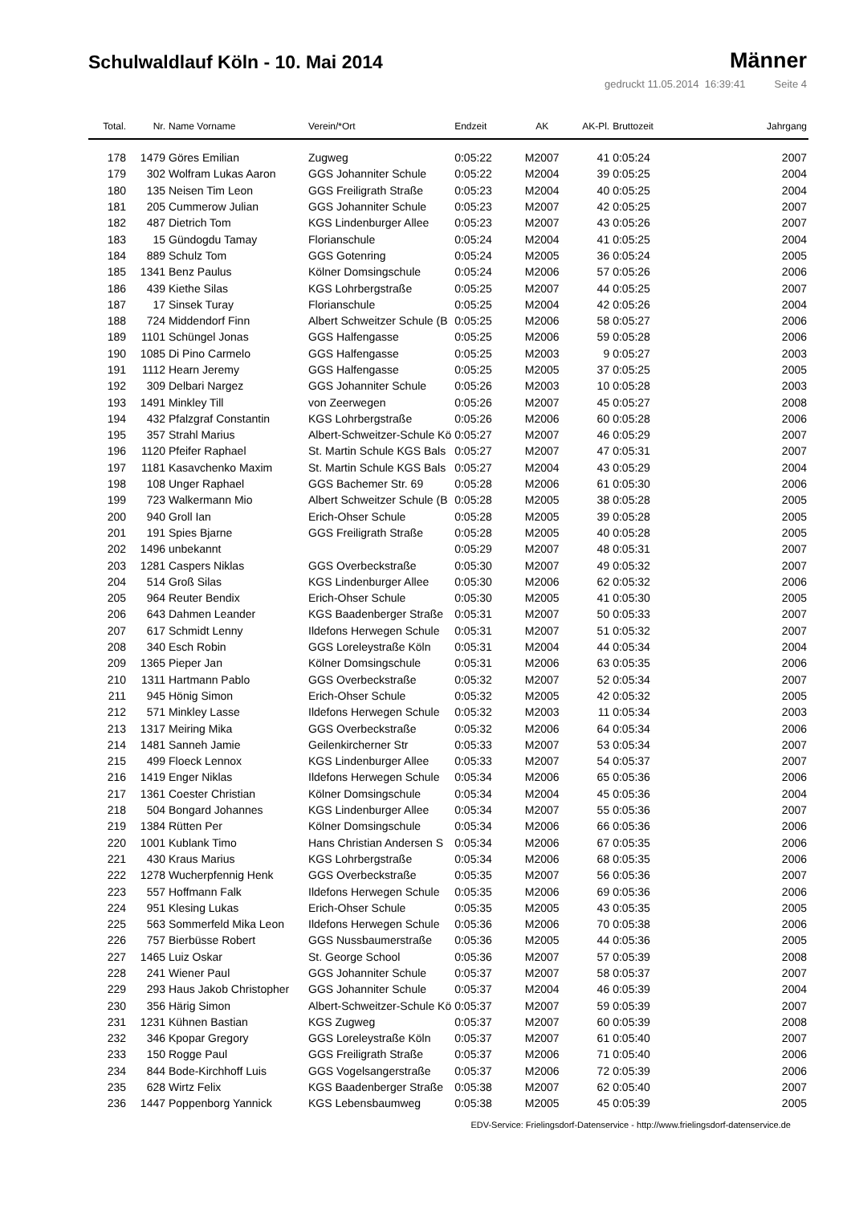Schulwaldlauf Köln - 10. Mai 2014
Männer
gedruckt 11.05.2014 16:39:41 Seite 4
| Total. | Nr. | Name Vorname | Verein/*Ort | Endzeit | AK | AK-Pl. | Bruttozeit | Jahrgang |
| --- | --- | --- | --- | --- | --- | --- | --- | --- |
| 178 | 1479 | Göres Emilian | Zugweg | 0:05:22 | M2007 | 41 | 0:05:24 | 2007 |
| 179 | 302 | Wolfram Lukas Aaron | GGS Johanniter Schule | 0:05:22 | M2004 | 39 | 0:05:25 | 2004 |
| 180 | 135 | Neisen Tim Leon | GGS Freiligrath Straße | 0:05:23 | M2004 | 40 | 0:05:25 | 2004 |
| 181 | 205 | Cummerow Julian | GGS Johanniter Schule | 0:05:23 | M2007 | 42 | 0:05:25 | 2007 |
| 182 | 487 | Dietrich Tom | KGS Lindenburger Allee | 0:05:23 | M2007 | 43 | 0:05:26 | 2007 |
| 183 | 15 | Gündogdu Tamay | Florianschule | 0:05:24 | M2004 | 41 | 0:05:25 | 2004 |
| 184 | 889 | Schulz Tom | GGS Gotenring | 0:05:24 | M2005 | 36 | 0:05:24 | 2005 |
| 185 | 1341 | Benz Paulus | Kölner Domsingschule | 0:05:24 | M2006 | 57 | 0:05:26 | 2006 |
| 186 | 439 | Kiethe Silas | KGS Lohrbergstraße | 0:05:25 | M2007 | 44 | 0:05:25 | 2007 |
| 187 | 17 | Sinsek Turay | Florianschule | 0:05:25 | M2004 | 42 | 0:05:26 | 2004 |
| 188 | 724 | Middendorf Finn | Albert Schweitzer Schule (B | 0:05:25 | M2006 | 58 | 0:05:27 | 2006 |
| 189 | 1101 | Schüngel Jonas | GGS Halfengasse | 0:05:25 | M2006 | 59 | 0:05:28 | 2006 |
| 190 | 1085 | Di Pino Carmelo | GGS Halfengasse | 0:05:25 | M2003 | 9 | 0:05:27 | 2003 |
| 191 | 1112 | Hearn Jeremy | GGS Halfengasse | 0:05:25 | M2005 | 37 | 0:05:25 | 2005 |
| 192 | 309 | Delbari Nargez | GGS Johanniter Schule | 0:05:26 | M2003 | 10 | 0:05:28 | 2003 |
| 193 | 1491 | Minkley Till | von Zeerwegen | 0:05:26 | M2007 | 45 | 0:05:27 | 2008 |
| 194 | 432 | Pfalzgraf Constantin | KGS Lohrbergstraße | 0:05:26 | M2006 | 60 | 0:05:28 | 2006 |
| 195 | 357 | Strahl Marius | Albert-Schweitzer-Schule Kö | 0:05:27 | M2007 | 46 | 0:05:29 | 2007 |
| 196 | 1120 | Pfeifer Raphael | St. Martin Schule KGS Bals | 0:05:27 | M2007 | 47 | 0:05:31 | 2007 |
| 197 | 1181 | Kasavchenko Maxim | St. Martin Schule KGS Bals | 0:05:27 | M2004 | 43 | 0:05:29 | 2004 |
| 198 | 108 | Unger Raphael | GGS Bachemer Str. 69 | 0:05:28 | M2006 | 61 | 0:05:30 | 2006 |
| 199 | 723 | Walkermann Mio | Albert Schweitzer Schule (B | 0:05:28 | M2005 | 38 | 0:05:28 | 2005 |
| 200 | 940 | Groll Ian | Erich-Ohser Schule | 0:05:28 | M2005 | 39 | 0:05:28 | 2005 |
| 201 | 191 | Spies Bjarne | GGS Freiligrath Straße | 0:05:28 | M2005 | 40 | 0:05:28 | 2005 |
| 202 | 1496 | unbekannt | | 0:05:29 | M2007 | 48 | 0:05:31 | 2007 |
| 203 | 1281 | Caspers Niklas | GGS Overbeckstraße | 0:05:30 | M2007 | 49 | 0:05:32 | 2007 |
| 204 | 514 | Groß Silas | KGS Lindenburger Allee | 0:05:30 | M2006 | 62 | 0:05:32 | 2006 |
| 205 | 964 | Reuter Bendix | Erich-Ohser Schule | 0:05:30 | M2005 | 41 | 0:05:30 | 2005 |
| 206 | 643 | Dahmen Leander | KGS Baadenberger Straße | 0:05:31 | M2007 | 50 | 0:05:33 | 2007 |
| 207 | 617 | Schmidt Lenny | Ildefons Herwegen Schule | 0:05:31 | M2007 | 51 | 0:05:32 | 2007 |
| 208 | 340 | Esch Robin | GGS Loreleystraße Köln | 0:05:31 | M2004 | 44 | 0:05:34 | 2004 |
| 209 | 1365 | Pieper Jan | Kölner Domsingschule | 0:05:31 | M2006 | 63 | 0:05:35 | 2006 |
| 210 | 1311 | Hartmann Pablo | GGS Overbeckstraße | 0:05:32 | M2007 | 52 | 0:05:34 | 2007 |
| 211 | 945 | Hönig Simon | Erich-Ohser Schule | 0:05:32 | M2005 | 42 | 0:05:32 | 2005 |
| 212 | 571 | Minkley Lasse | Ildefons Herwegen Schule | 0:05:32 | M2003 | 11 | 0:05:34 | 2003 |
| 213 | 1317 | Meiring Mika | GGS Overbeckstraße | 0:05:32 | M2006 | 64 | 0:05:34 | 2006 |
| 214 | 1481 | Sanneh Jamie | Geilenkircherner Str | 0:05:33 | M2007 | 53 | 0:05:34 | 2007 |
| 215 | 499 | Floeck Lennox | KGS Lindenburger Allee | 0:05:33 | M2007 | 54 | 0:05:37 | 2007 |
| 216 | 1419 | Enger Niklas | Ildefons Herwegen Schule | 0:05:34 | M2006 | 65 | 0:05:36 | 2006 |
| 217 | 1361 | Coester Christian | Kölner Domsingschule | 0:05:34 | M2004 | 45 | 0:05:36 | 2004 |
| 218 | 504 | Bongard Johannes | KGS Lindenburger Allee | 0:05:34 | M2007 | 55 | 0:05:36 | 2007 |
| 219 | 1384 | Rütten Per | Kölner Domsingschule | 0:05:34 | M2006 | 66 | 0:05:36 | 2006 |
| 220 | 1001 | Kublank Timo | Hans Christian Andersen S | 0:05:34 | M2006 | 67 | 0:05:35 | 2006 |
| 221 | 430 | Kraus Marius | KGS Lohrbergstraße | 0:05:34 | M2006 | 68 | 0:05:35 | 2006 |
| 222 | 1278 | Wucherpfennig Henk | GGS Overbeckstraße | 0:05:35 | M2007 | 56 | 0:05:36 | 2007 |
| 223 | 557 | Hoffmann Falk | Ildefons Herwegen Schule | 0:05:35 | M2006 | 69 | 0:05:36 | 2006 |
| 224 | 951 | Klesing Lukas | Erich-Ohser Schule | 0:05:35 | M2005 | 43 | 0:05:35 | 2005 |
| 225 | 563 | Sommerfeld Mika Leon | Ildefons Herwegen Schule | 0:05:36 | M2006 | 70 | 0:05:38 | 2006 |
| 226 | 757 | Bierbüsse Robert | GGS Nussbaumerstraße | 0:05:36 | M2005 | 44 | 0:05:36 | 2005 |
| 227 | 1465 | Luiz Oskar | St. George School | 0:05:36 | M2007 | 57 | 0:05:39 | 2008 |
| 228 | 241 | Wiener Paul | GGS Johanniter Schule | 0:05:37 | M2007 | 58 | 0:05:37 | 2007 |
| 229 | 293 | Haus Jakob Christopher | GGS Johanniter Schule | 0:05:37 | M2004 | 46 | 0:05:39 | 2004 |
| 230 | 356 | Härig Simon | Albert-Schweitzer-Schule Kö | 0:05:37 | M2007 | 59 | 0:05:39 | 2007 |
| 231 | 1231 | Kühnen Bastian | KGS Zugweg | 0:05:37 | M2007 | 60 | 0:05:39 | 2008 |
| 232 | 346 | Kpopar Gregory | GGS Loreleystraße Köln | 0:05:37 | M2007 | 61 | 0:05:40 | 2007 |
| 233 | 150 | Rogge Paul | GGS Freiligrath Straße | 0:05:37 | M2006 | 71 | 0:05:40 | 2006 |
| 234 | 844 | Bode-Kirchhoff Luis | GGS Vogelsangerstraße | 0:05:37 | M2006 | 72 | 0:05:39 | 2006 |
| 235 | 628 | Wirtz Felix | KGS Baadenberger Straße | 0:05:38 | M2007 | 62 | 0:05:40 | 2007 |
| 236 | 1447 | Poppenborg Yannick | KGS Lebensbaumweg | 0:05:38 | M2005 | 45 | 0:05:39 | 2005 |
EDV-Service: Frielingsdorf-Datenservice - http://www.frielingsdorf-datenservice.de